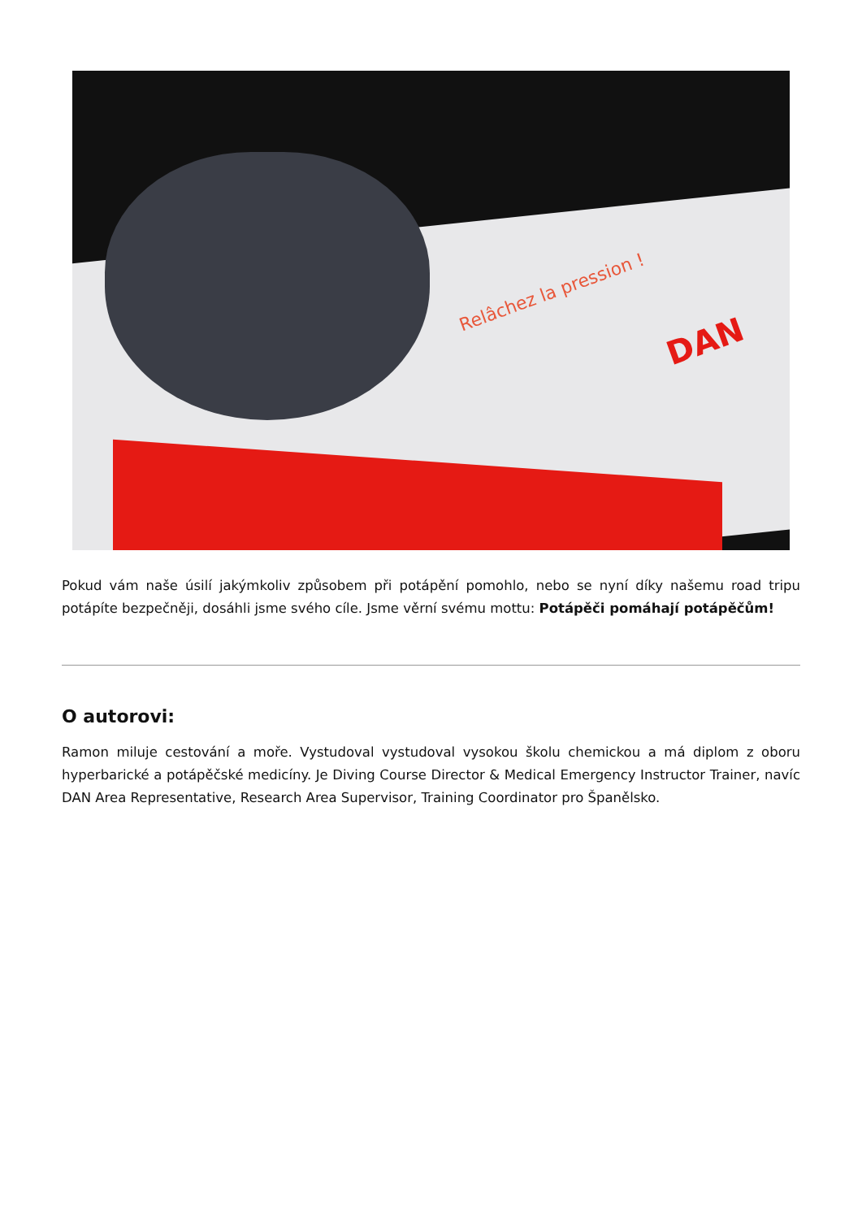Relâchez la pression !
DAN
Pokud vám naše úsilí jakýmkoliv způsobem při potápění pomohlo, nebo se nyní díky našemu road tripu potápíte bezpečněji, dosáhli jsme svého cíle. Jsme věrní svému mottu: Potápěči pomáhají potápěčům!
O autorovi:
Ramon miluje cestování a moře. Vystudoval vystudoval vysokou školu chemickou a má diplom z oboru hyperbarické a potápěčské medicíny. Je Diving Course Director & Medical Emergency Instructor Trainer, navíc DAN Area Representative, Research Area Supervisor, Training Coordinator pro Španělsko.